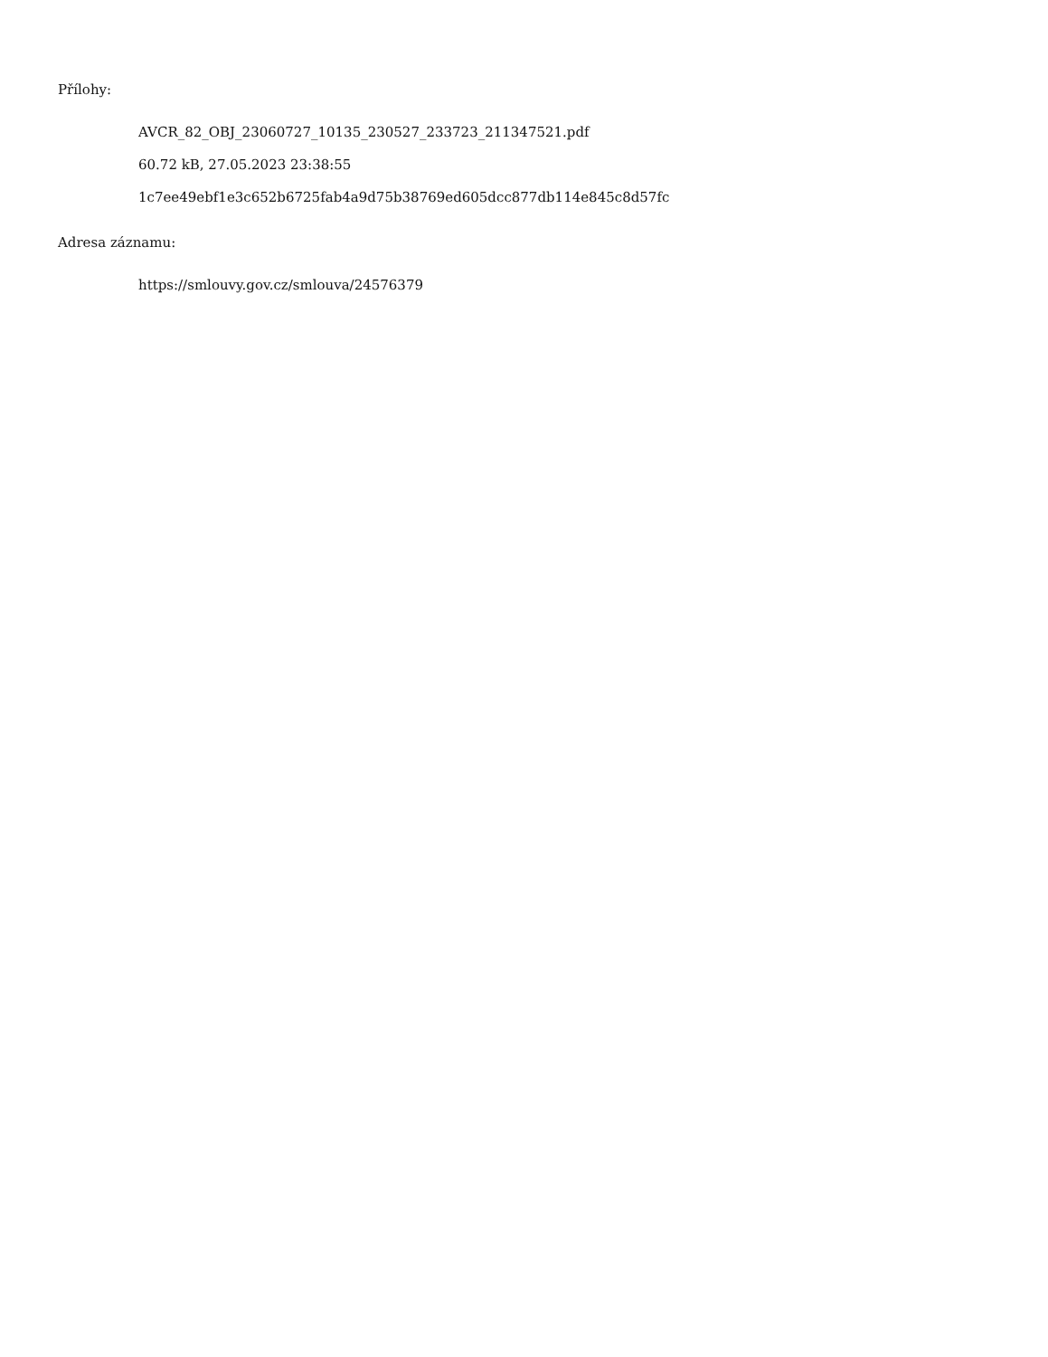Přílohy:
AVCR_82_OBJ_23060727_10135_230527_233723_211347521.pdf
60.72 kB, 27.05.2023 23:38:55
1c7ee49ebf1e3c652b6725fab4a9d75b38769ed605dcc877db114e845c8d57fc
Adresa záznamu:
https://smlouvy.gov.cz/smlouva/24576379